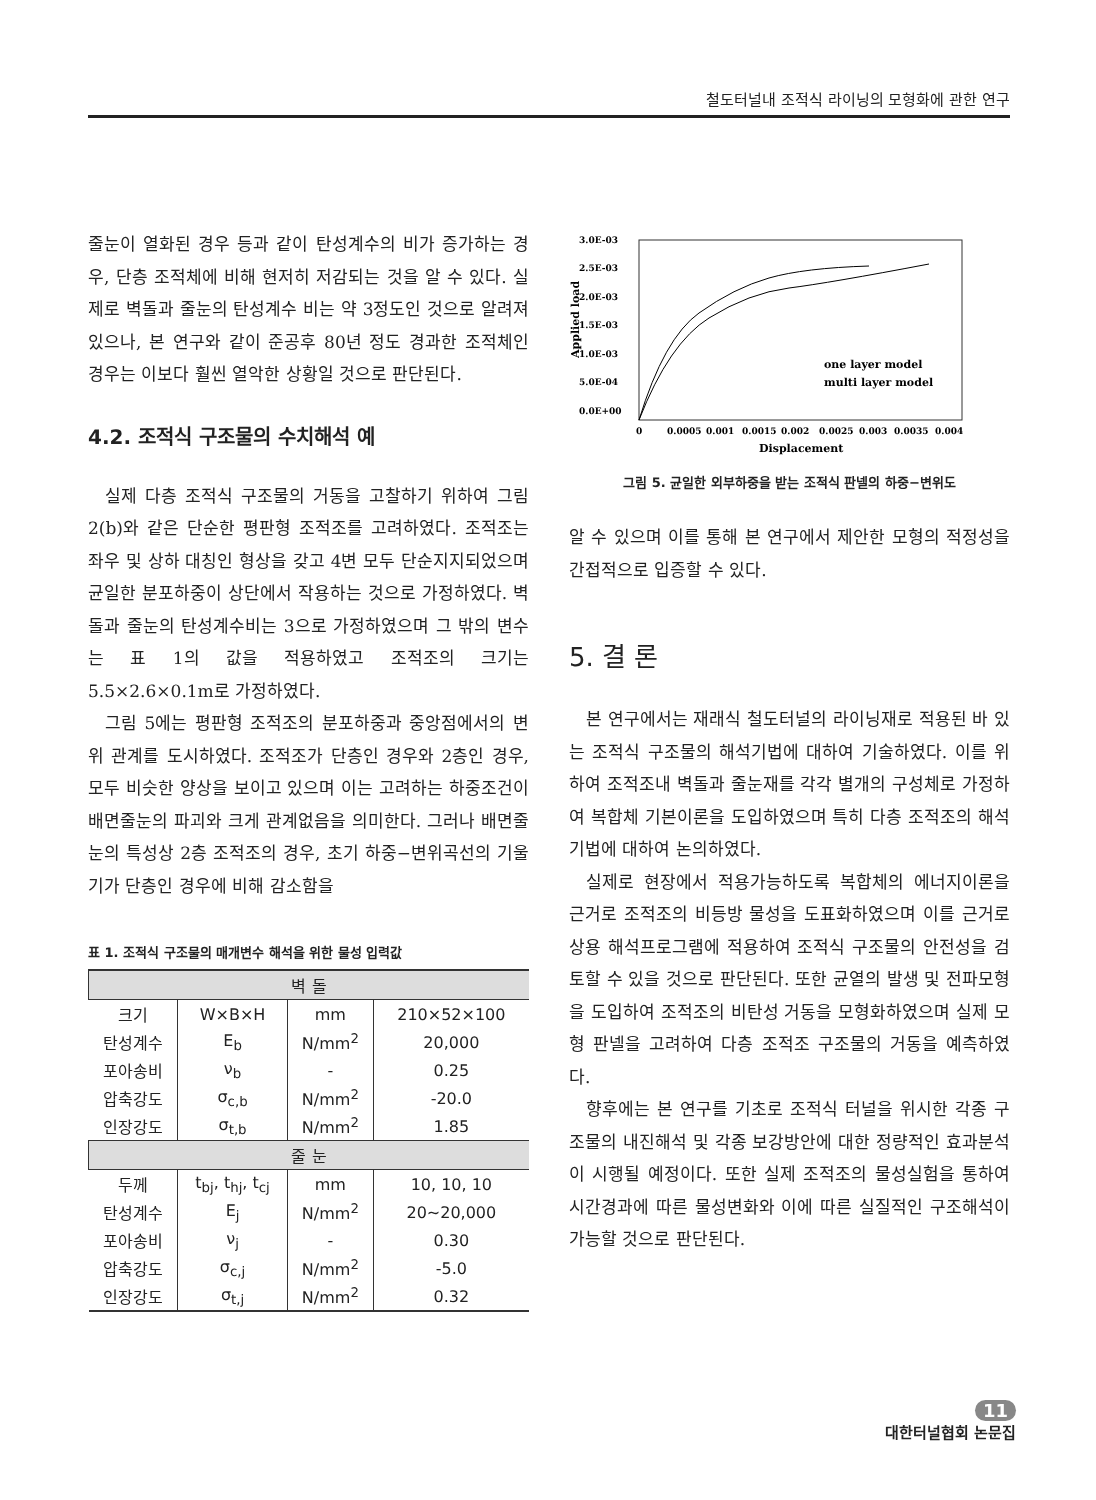철도터널내 조적식 라이닝의 모형화에 관한 연구
줄눈이 열화된 경우 등과 같이 탄성계수의 비가 증가하는 경우, 단층 조적체에 비해 현저히 저감되는 것을 알 수 있다. 실제로 벽돌과 줄눈의 탄성계수 비는 약 3정도인 것으로 알려져 있으나, 본 연구와 같이 준공후 80년 정도 경과한 조적체인 경우는 이보다 훨씬 열악한 상황일 것으로 판단된다.
4.2. 조적식 구조물의 수치해석 예
실제 다층 조적식 구조물의 거동을 고찰하기 위하여 그림 2(b)와 같은 단순한 평판형 조적조를 고려하였다. 조적조는 좌우 및 상하 대칭인 형상을 갖고 4변 모두 단순지지되었으며 균일한 분포하중이 상단에서 작용하는 것으로 가정하였다. 벽돌과 줄눈의 탄성계수비는 3으로 가정하였으며 그 밖의 변수는 표 1의 값을 적용하였고 조적조의 크기는 5.5×2.6×0.1m로 가정하였다.
그림 5에는 평판형 조적조의 분포하중과 중앙점에서의 변위 관계를 도시하였다. 조적조가 단층인 경우와 2층인 경우, 모두 비슷한 양상을 보이고 있으며 이는 고려하는 하중조건이 배면줄눈의 파괴와 크게 관계없음을 의미한다. 그러나 배면줄눈의 특성상 2층 조적조의 경우, 초기 하중−변위곡선의 기울기가 단층인 경우에 비해 감소함을
표 1. 조적식 구조물의 매개변수 해석을 위한 물성 입력값
| 벽 돌 | | | |
| --- | --- | --- | --- |
| 크기 | W×B×H | mm | 210×52×100 |
| 탄성계수 | E<sub>b</sub> | N/mm<sup>2</sup> | 20,000 |
| 포아송비 | ν<sub>b</sub> | - | 0.25 |
| 압축강도 | σ<sub>c,b</sub> | N/mm<sup>2</sup> | -20.0 |
| 인장강도 | σ<sub>t,b</sub> | N/mm<sup>2</sup> | 1.85 |
| 줄 눈 | | | |
| 두께 | t<sub>bj</sub>, t<sub>hj</sub>, t<sub>cj</sub> | mm | 10, 10, 10 |
| 탄성계수 | E<sub>j</sub> | N/mm<sup>2</sup> | 20~20,000 |
| 포아송비 | ν<sub>j</sub> | - | 0.30 |
| 압축강도 | σ<sub>c,j</sub> | N/mm<sup>2</sup> | -5.0 |
| 인장강도 | σ<sub>t,j</sub> | N/mm<sup>2</sup> | 0.32 |
3.0E-03
2.5E-03
2.0E-03
1.5E-03
1.0E-03
5.0E-04
0.0E+00
0
0.0005
0.001
0.0015
0.002
0.0025
0.003
0.0035
0.004
Displacement
Applied load
one layer model
multi layer model
그림 5. 균일한 외부하중을 받는 조적식 판넬의 하중−변위도
알 수 있으며 이를 통해 본 연구에서 제안한 모형의 적정성을 간접적으로 입증할 수 있다.
5. 결 론
본 연구에서는 재래식 철도터널의 라이닝재로 적용된 바 있는 조적식 구조물의 해석기법에 대하여 기술하였다. 이를 위하여 조적조내 벽돌과 줄눈재를 각각 별개의 구성체로 가정하여 복합체 기본이론을 도입하였으며 특히 다층 조적조의 해석기법에 대하여 논의하였다.
실제로 현장에서 적용가능하도록 복합체의 에너지이론을 근거로 조적조의 비등방 물성을 도표화하였으며 이를 근거로 상용 해석프로그램에 적용하여 조적식 구조물의 안전성을 검토할 수 있을 것으로 판단된다. 또한 균열의 발생 및 전파모형을 도입하여 조적조의 비탄성 거동을 모형화하였으며 실제 모형 판넬을 고려하여 다층 조적조 구조물의 거동을 예측하였다.
향후에는 본 연구를 기초로 조적식 터널을 위시한 각종 구조물의 내진해석 및 각종 보강방안에 대한 정량적인 효과분석이 시행될 예정이다. 또한 실제 조적조의 물성실험을 통하여 시간경과에 따른 물성변화와 이에 따른 실질적인 구조해석이 가능할 것으로 판단된다.
11
대한터널협회 논문집